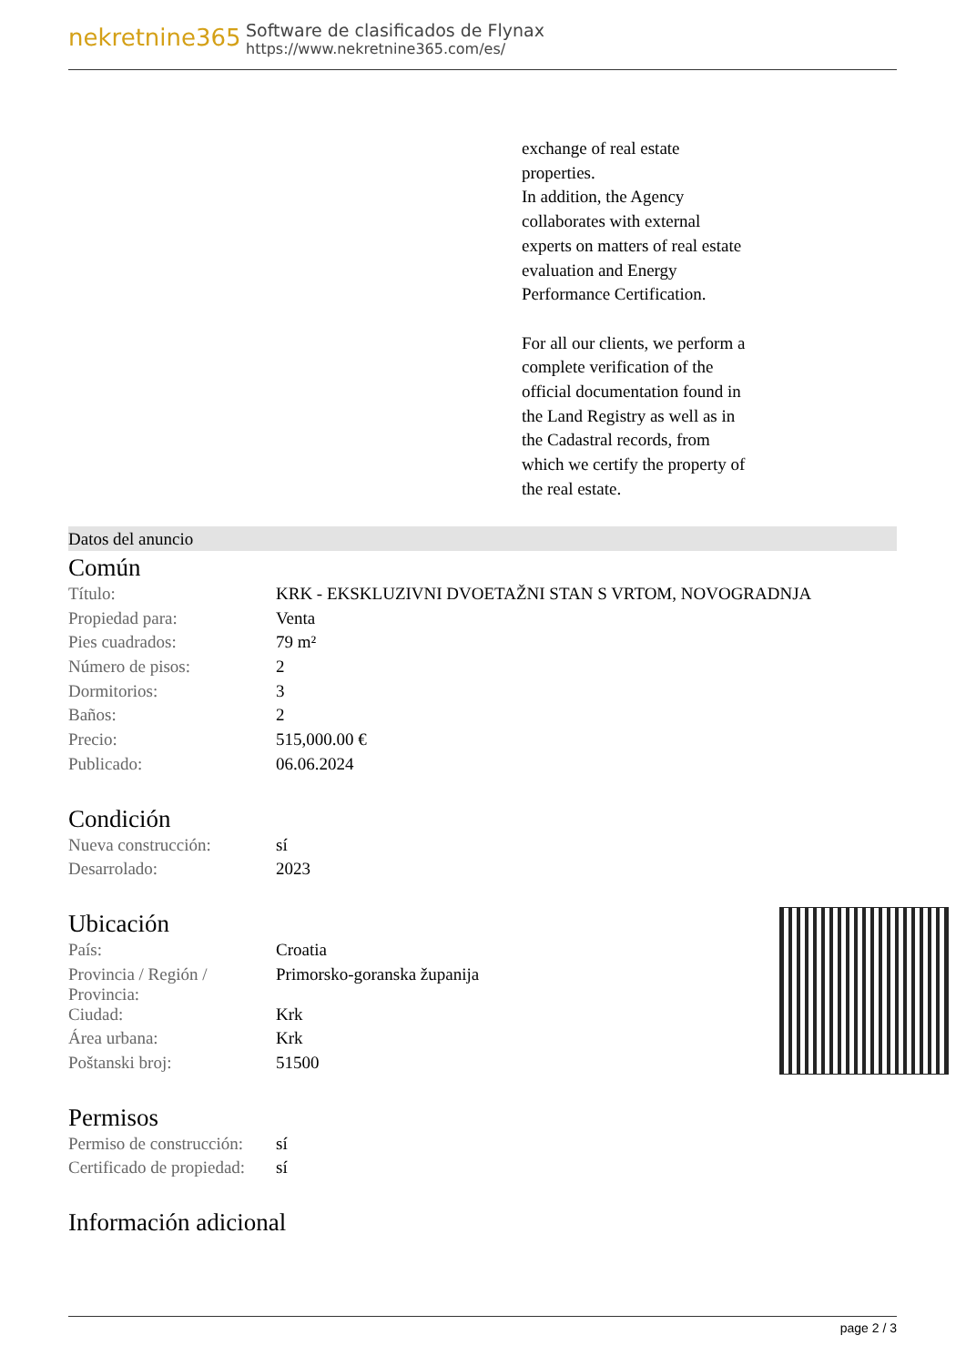nekretnine365
Software de clasificados de Flynax
https://www.nekretnine365.com/es/
exchange of real estate
properties.
In addition, the Agency
collaborates with external
experts on matters of real estate
evaluation and Energy
Performance Certification.
For all our clients, we perform a
complete verification of the
official documentation found in
the Land Registry as well as in
the Cadastral records, from
which we certify the property of
the real estate.
Datos del anuncio
Común
| Título: | KRK - EKSKLUZIVNI DVOETAŽNI STAN S VRTOM, NOVOGRADNJA |
| Propiedad para: | Venta |
| Pies cuadrados: | 79 m² |
| Número de pisos: | 2 |
| Dormitorios: | 3 |
| Baños: | 2 |
| Precio: | 515,000.00 € |
| Publicado: | 06.06.2024 |
Condición
| Nueva construcción: | sí |
| Desarrolado: | 2023 |
Ubicación
| País: | Croatia |
| Provincia / Región / Provincia: | Primorsko-goranska županija |
| Ciudad: | Krk |
| Área urbana: | Krk |
| Poštanski broj: | 51500 |
Permisos
| Permiso de construcción: | sí |
| Certificado de propiedad: | sí |
Información adicional
page 2 / 3